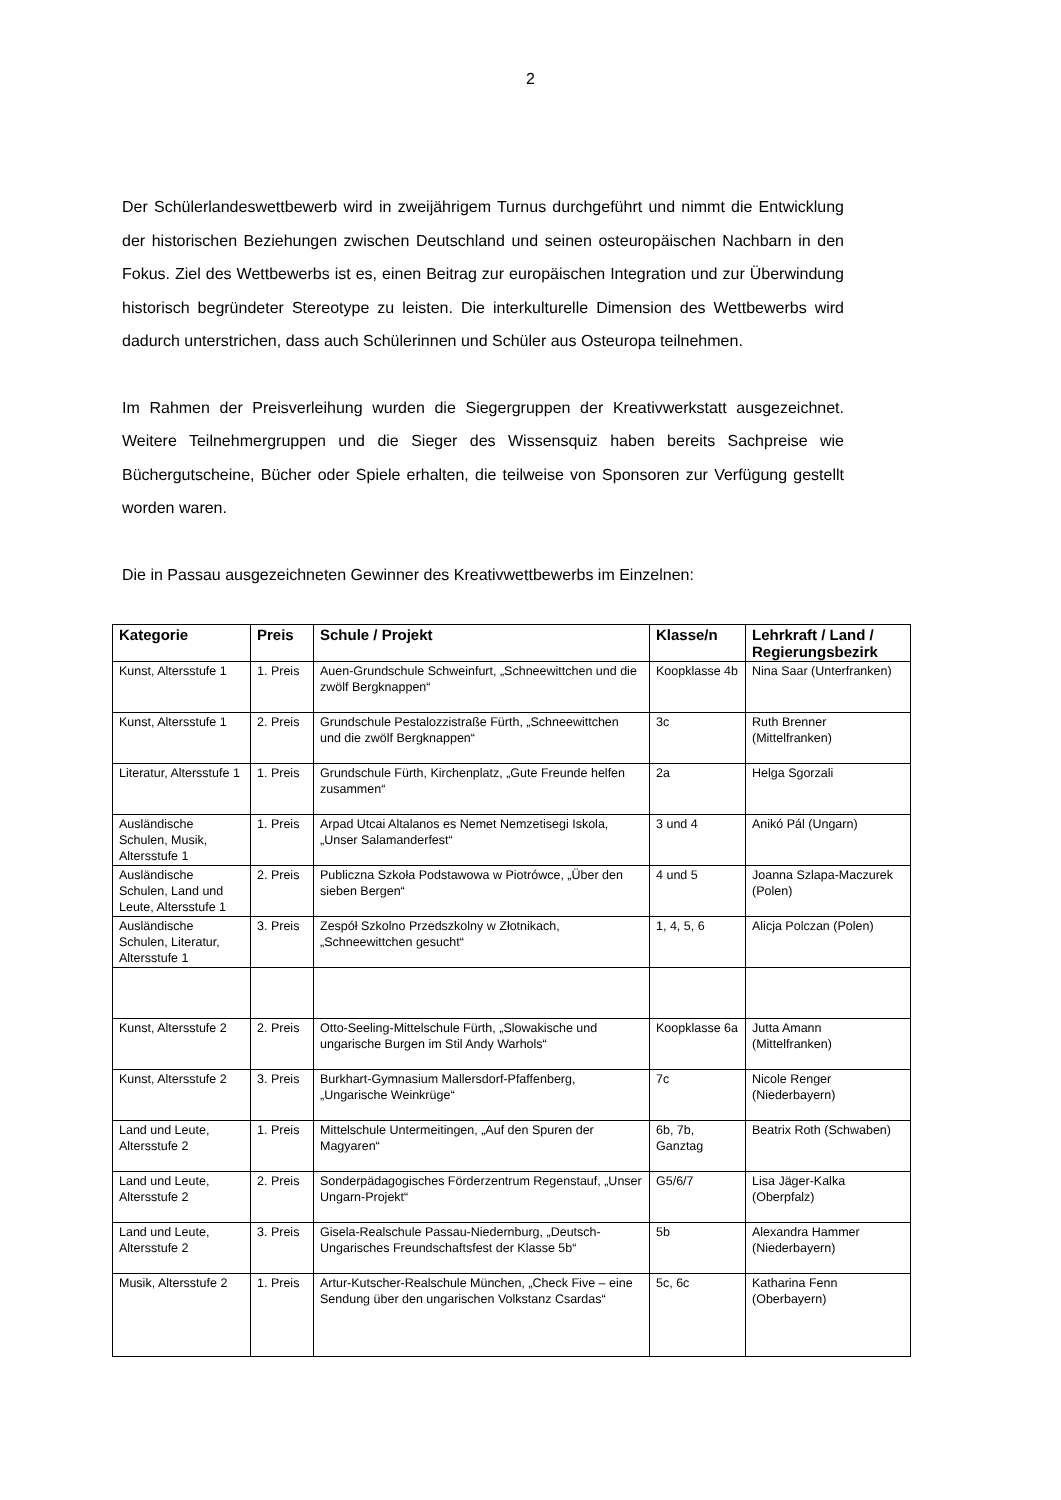2
Der Schülerlandeswettbewerb wird in zweijährigem Turnus durchgeführt und nimmt die Entwicklung der historischen Beziehungen zwischen Deutschland und seinen osteuropäischen Nachbarn in den Fokus. Ziel des Wettbewerbs ist es, einen Beitrag zur europäischen Integration und zur Überwindung historisch begründeter Stereotype zu leisten. Die interkulturelle Dimension des Wettbewerbs wird dadurch unterstrichen, dass auch Schülerinnen und Schüler aus Osteuropa teilnehmen.
Im Rahmen der Preisverleihung wurden die Siegergruppen der Kreativwerkstatt ausgezeichnet. Weitere Teilnehmergruppen und die Sieger des Wissensquiz haben bereits Sachpreise wie Büchergutscheine, Bücher oder Spiele erhalten, die teilweise von Sponsoren zur Verfügung gestellt worden waren.
Die in Passau ausgezeichneten Gewinner des Kreativwettbewerbs im Einzelnen:
| Kategorie | Preis | Schule / Projekt | Klasse/n | Lehrkraft / Land / Regierungsbezirk |
| --- | --- | --- | --- | --- |
| Kunst, Altersstufe 1 | 1. Preis | Auen-Grundschule Schweinfurt, „Schneewittchen und die zwölf Bergknappen“ | Koopklasse 4b | Nina Saar (Unterfranken) |
| Kunst, Altersstufe 1 | 2. Preis | Grundschule Pestalozzistraße Fürth, „Schneewittchen und die zwölf Bergknappen“ | 3c | Ruth Brenner (Mittelfranken) |
| Literatur, Altersstufe 1 | 1. Preis | Grundschule Fürth, Kirchenplatz, „Gute Freunde helfen zusammen“ | 2a | Helga Sgorzali |
| Ausländische Schulen, Musik, Altersstufe 1 | 1. Preis | Arpad Utcai Altalanos es Nemet Nemzetisegi Iskola, „Unser Salamanderfest“ | 3 und 4 | Anikó Pál (Ungarn) |
| Ausländische Schulen, Land und Leute, Altersstufe 1 | 2. Preis | Publiczna Szkoła Podstawowa w Piotrówce, „Über den sieben Bergen“ | 4 und 5 | Joanna Szlapa-Maczurek (Polen) |
| Ausländische Schulen, Literatur, Altersstufe 1 | 3. Preis | Zespół Szkolno Przedszkolny w Złotnikach, „Schneewittchen gesucht“ | 1, 4, 5, 6 | Alicja Polczan (Polen) |
| Kunst, Altersstufe 2 | 2. Preis | Otto-Seeling-Mittelschule Fürth, „Slowakische und ungarische Burgen im Stil Andy Warhols“ | Koopklasse 6a | Jutta Amann (Mittelfranken) |
| Kunst, Altersstufe 2 | 3. Preis | Burkhart-Gymnasium Mallersdorf-Pfaffenberg, „Ungarische Weinkrüge“ | 7c | Nicole Renger (Niederbayern) |
| Land und Leute, Altersstufe 2 | 1. Preis | Mittelschule Untermeitingen, „Auf den Spuren der Magyaren“ | 6b, 7b, Ganztag | Beatrix Roth (Schwaben) |
| Land und Leute, Altersstufe 2 | 2. Preis | Sonderpädagogisches Förderzentrum Regenstauf, „Unser Ungarn-Projekt“ | G5/6/7 | Lisa Jäger-Kalka (Oberpfalz) |
| Land und Leute, Altersstufe 2 | 3. Preis | Gisela-Realschule Passau-Niedernburg, „Deutsch-Ungarisches Freundschaftsfest der Klasse 5b“ | 5b | Alexandra Hammer (Niederbayern) |
| Musik, Altersstufe 2 | 1. Preis | Artur-Kutscher-Realschule München, „Check Five – eine Sendung über den ungarischen Volkstanz Csardas“ | 5c, 6c | Katharina Fenn (Oberbayern) |